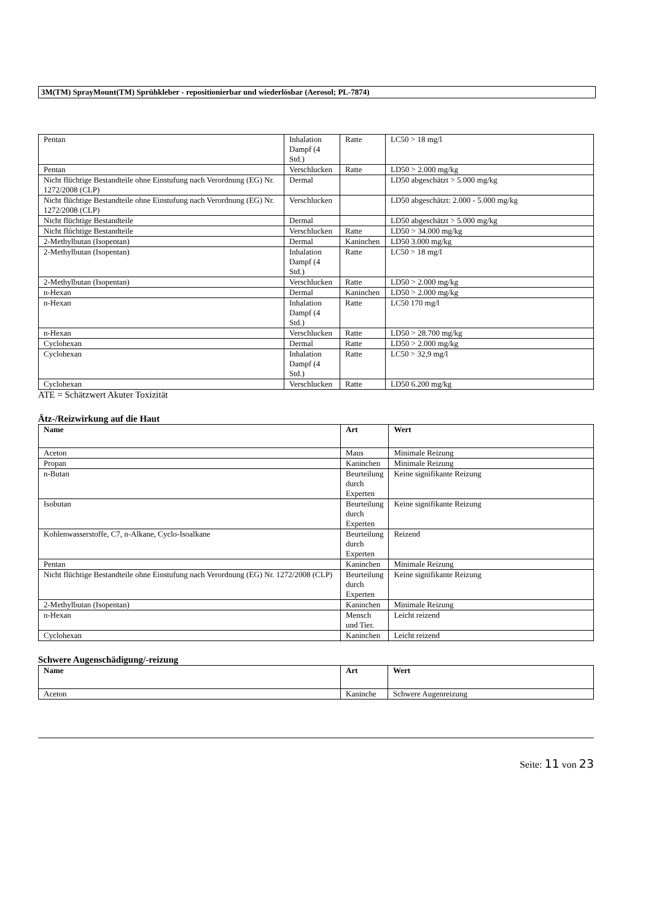3M(TM) SprayMount(TM) Sprühkleber - repositionierbar und wiederlösbar (Aerosol; PL-7874)
| Pentan | Inhalation Dampf (4 Std.) | Ratte | LC50 > 18 mg/l |
| Pentan | Verschlucken | Ratte | LD50 > 2.000 mg/kg |
| Nicht flüchtige Bestandteile ohne Einstufung nach Verordnung (EG) Nr. 1272/2008 (CLP) | Dermal | | LD50 abgeschätzt > 5.000 mg/kg |
| Nicht flüchtige Bestandteile ohne Einstufung nach Verordnung (EG) Nr. 1272/2008 (CLP) | Verschlucken | | LD50 abgeschätzt: 2.000 - 5.000 mg/kg |
| Nicht flüchtige Bestandteile | Dermal | | LD50 abgeschätzt > 5.000 mg/kg |
| Nicht flüchtige Bestandteile | Verschlucken | Ratte | LD50 > 34.000 mg/kg |
| 2-Methylbutan (Isopentan) | Dermal | Kaninchen | LD50 3.000 mg/kg |
| 2-Methylbutan (Isopentan) | Inhalation Dampf (4 Std.) | Ratte | LC50 > 18 mg/l |
| 2-Methylbutan (Isopentan) | Verschlucken | Ratte | LD50 > 2.000 mg/kg |
| n-Hexan | Dermal | Kaninchen | LD50 > 2.000 mg/kg |
| n-Hexan | Inhalation Dampf (4 Std.) | Ratte | LC50 170 mg/l |
| n-Hexan | Verschlucken | Ratte | LD50 > 28.700 mg/kg |
| Cyclohexan | Dermal | Ratte | LD50 > 2.000 mg/kg |
| Cyclohexan | Inhalation Dampf (4 Std.) | Ratte | LC50 > 32,9 mg/l |
| Cyclohexan | Verschlucken | Ratte | LD50 6.200 mg/kg |
ATE = Schätzwert Akuter Toxizität
Ätz-/Reizwirkung auf die Haut
| Name | Art | Wert |
| --- | --- | --- |
| Aceton | Maus | Minimale Reizung |
| Propan | Kaninchen | Minimale Reizung |
| n-Butan | Beurteilung durch Experten | Keine signifikante Reizung |
| Isobutan | Beurteilung durch Experten | Keine signifikante Reizung |
| Kohlenwasserstoffe, C7, n-Alkane, Cyclo-Isoalkane | Beurteilung durch Experten | Reizend |
| Pentan | Kaninchen | Minimale Reizung |
| Nicht flüchtige Bestandteile ohne Einstufung nach Verordnung (EG) Nr. 1272/2008 (CLP) | Beurteilung durch Experten | Keine signifikante Reizung |
| 2-Methylbutan (Isopentan) | Kaninchen | Minimale Reizung |
| n-Hexan | Mensch und Tier. | Leicht reizend |
| Cyclohexan | Kaninchen | Leicht reizend |
Schwere Augenschädigung/-reizung
| Name | Art | Wert |
| --- | --- | --- |
| Aceton | Kaninche | Schwere Augenreizung |
Seite: 11 von 23